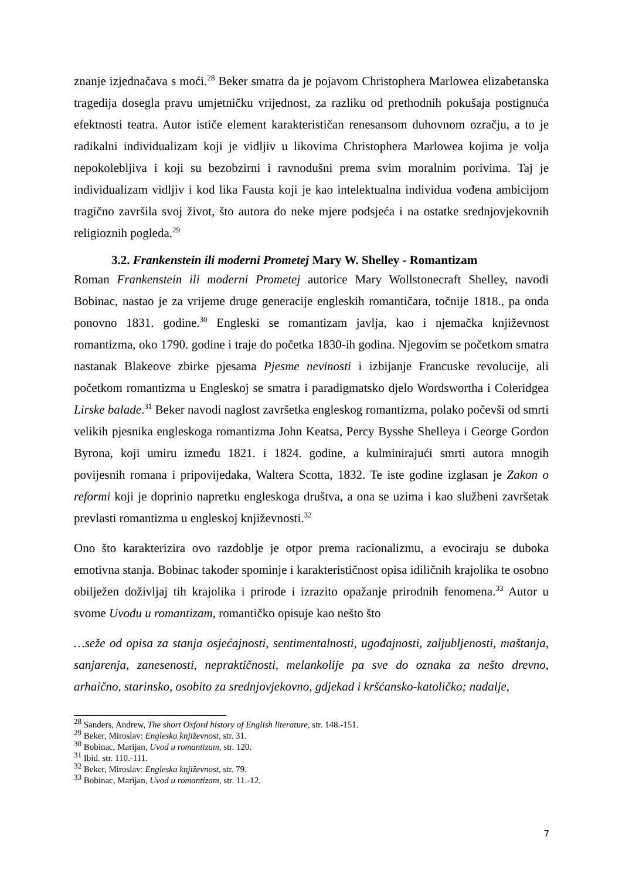znanje izjednačava s moći.<sup>28</sup> Beker smatra da je pojavom Christophera Marlowea elizabetanska tragedija dosegla pravu umjetničku vrijednost, za razliku od prethodnih pokušaja postignuća efektnosti teatra. Autor ističe element karakterističan renesansom duhovnom ozračju, a to je radikalni individualizam koji je vidljiv u likovima Christophera Marlowea kojima je volja nepokolebljiva i koji su bezobzirni i ravnodušni prema svim moralnim porivima. Taj je individualizam vidljiv i kod lika Fausta koji je kao intelektualna individua vođena ambicijom tragično završila svoj život, što autora do neke mjere podsjeća i na ostatke srednjovjekovnih religioznih pogleda.<sup>29</sup>
3.2. Frankenstein ili moderni Prometej Mary W. Shelley - Romantizam
Roman Frankenstein ili moderni Prometej autorice Mary Wollstonecraft Shelley, navodi Bobinac, nastao je za vrijeme druge generacije engleskih romantičara, točnije 1818., pa onda ponovno 1831. godine.<sup>30</sup> Engleski se romantizam javlja, kao i njemačka književnost romantizma, oko 1790. godine i traje do početka 1830-ih godina. Njegovim se početkom smatra nastanak Blakeove zbirke pjesama Pjesme nevinosti i izbijanje Francuske revolucije, ali početkom romantizma u Engleskoj se smatra i paradigmatsko djelo Wordswortha i Coleridgea Lirske balade.<sup>31</sup> Beker navodi naglost završetka engleskog romantizma, polako počevši od smrti velikih pjesnika engleskoga romantizma John Keatsa, Percy Bysshe Shelleya i George Gordon Byrona, koji umiru između 1821. i 1824. godine, a kulminirajući smrti autora mnogih povijesnih romana i pripovijedaka, Waltera Scotta, 1832. Te iste godine izglasan je Zakon o reformi koji je doprinio napretku engleskoga društva, a ona se uzima i kao službeni završetak prevlasti romantizma u engleskoj književnosti.<sup>32</sup>
Ono što karakterizira ovo razdoblje je otpor prema racionalizmu, a evociraju se duboka emotivna stanja. Bobinac također spominje i karakterističnost opisa idiličnih krajolika te osobno obilježen doživljaj tih krajolika i prirode i izrazito opažanje prirodnih fenomena.<sup>33</sup> Autor u svome Uvodu u romantizam, romantičko opisuje kao nešto što
…seže od opisa za stanja osjećajnosti, sentimentalnosti, ugođajnosti, zaljubljenosti, maštanja, sanjarenja, zanesenosti, nepraktičnosti, melankolije pa sve do oznaka za nešto drevno, arhaično, starinsko, osobito za srednjovjekovno, gdjekad i kršćansko-katoličko; nadalje,
<sup>28</sup> Sanders, Andrew, The short Oxford history of English literature, str. 148.-151.
<sup>29</sup> Beker, Miroslav: Engleska književnost, str. 31.
<sup>30</sup> Bobinac, Marijan, Uvod u romantizam, str. 120.
<sup>31</sup> Ibid. str. 110.-111.
<sup>32</sup> Beker, Miroslav: Engleska književnost, str. 79.
<sup>33</sup> Bobinac, Marijan, Uvod u romantizam, str. 11.-12.
7